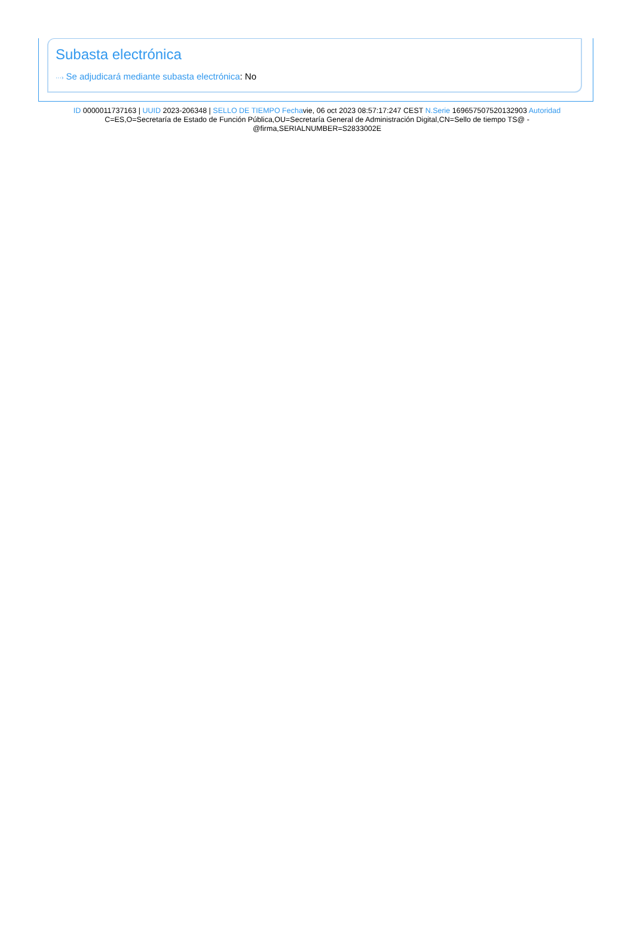Subasta electrónica
···› Se adjudicará mediante subasta electrónica: No
ID 0000011737163 | UUID 2023-206348 | SELLO DE TIEMPO Fechavie, 06 oct 2023 08:57:17:247 CEST N.Serie 169657507520132903 Autoridad C=ES,O=Secretaría de Estado de Función Pública,OU=Secretaría General de Administración Digital,CN=Sello de tiempo TS@ - @firma,SERIALNUMBER=S2833002E